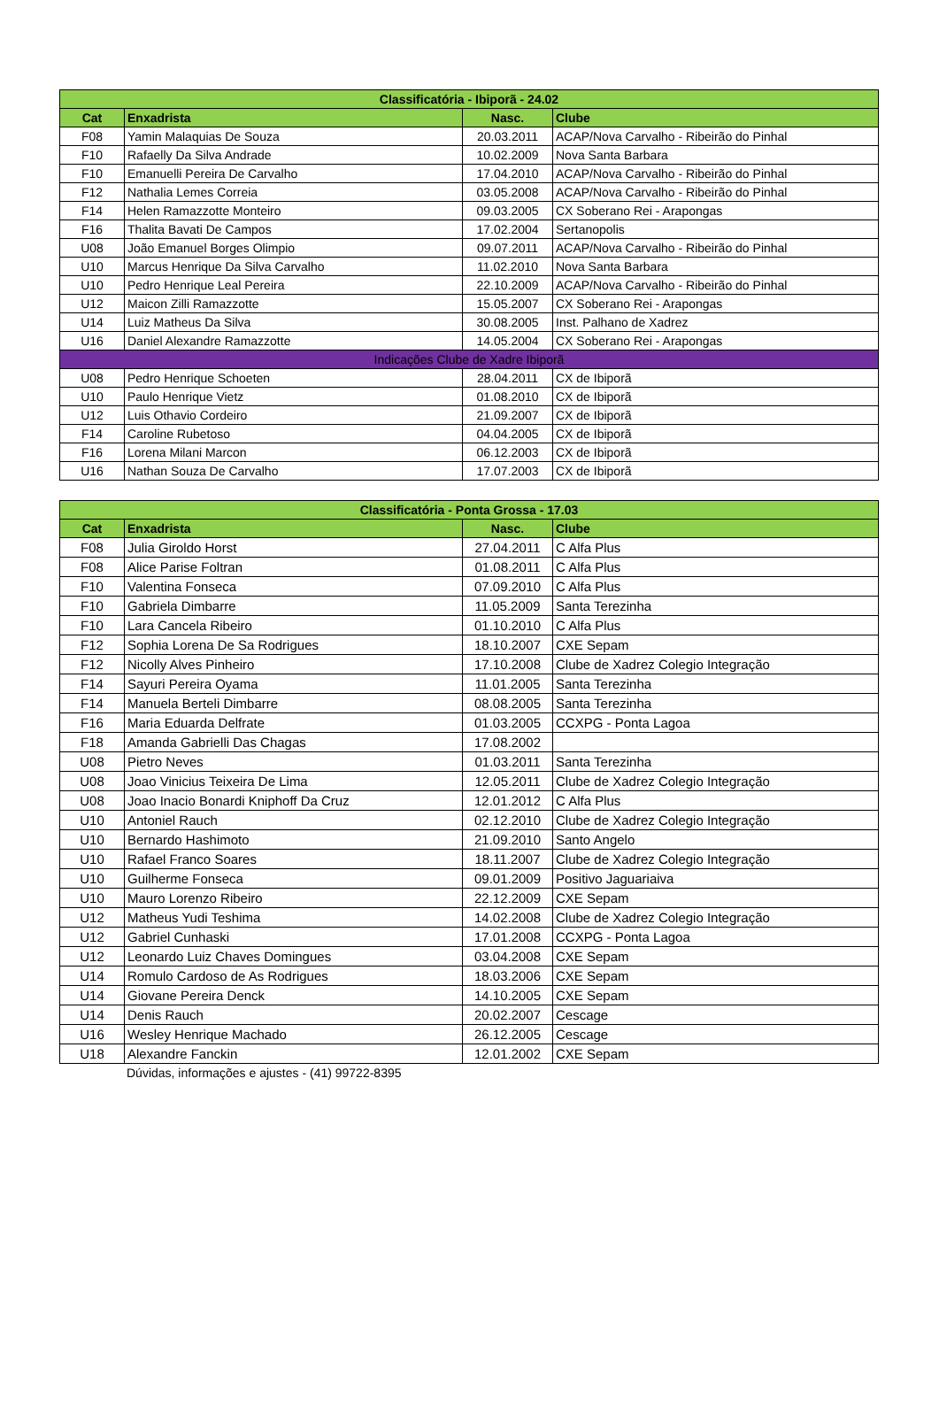| Classificatória - Ibiporã - 24.02 | | | |
| --- | --- | --- | --- |
| Cat | Enxadrista | Nasc. | Clube |
| F08 | Yamin Malaquias De Souza | 20.03.2011 | ACAP/Nova Carvalho - Ribeirão do Pinhal |
| F10 | Rafaelly Da Silva Andrade | 10.02.2009 | Nova Santa Barbara |
| F10 | Emanuelli Pereira De Carvalho | 17.04.2010 | ACAP/Nova Carvalho - Ribeirão do Pinhal |
| F12 | Nathalia Lemes Correia | 03.05.2008 | ACAP/Nova Carvalho - Ribeirão do Pinhal |
| F14 | Helen Ramazzotte Monteiro | 09.03.2005 | CX Soberano Rei - Arapongas |
| F16 | Thalita Bavati De Campos | 17.02.2004 | Sertanopolis |
| U08 | João Emanuel Borges Olimpio | 09.07.2011 | ACAP/Nova Carvalho - Ribeirão do Pinhal |
| U10 | Marcus Henrique Da Silva Carvalho | 11.02.2010 | Nova Santa Barbara |
| U10 | Pedro Henrique Leal Pereira | 22.10.2009 | ACAP/Nova Carvalho - Ribeirão do Pinhal |
| U12 | Maicon Zilli Ramazzotte | 15.05.2007 | CX Soberano Rei - Arapongas |
| U14 | Luiz Matheus Da Silva | 30.08.2005 | Inst. Palhano de Xadrez |
| U16 | Daniel Alexandre Ramazzotte | 14.05.2004 | CX Soberano Rei - Arapongas |
| Indicações Clube de Xadre Ibiporã | | | |
| U08 | Pedro Henrique Schoeten | 28.04.2011 | CX de Ibiporã |
| U10 | Paulo Henrique Vietz | 01.08.2010 | CX de Ibiporã |
| U12 | Luis Othavio Cordeiro | 21.09.2007 | CX de Ibiporã |
| F14 | Caroline Rubetoso | 04.04.2005 | CX de Ibiporã |
| F16 | Lorena Milani Marcon | 06.12.2003 | CX de Ibiporã |
| U16 | Nathan Souza De Carvalho | 17.07.2003 | CX de Ibiporã |
| Classificatória - Ponta Grossa - 17.03 | | | |
| --- | --- | --- | --- |
| Cat | Enxadrista | Nasc. | Clube |
| F08 | Julia Giroldo Horst | 27.04.2011 | C Alfa Plus |
| F08 | Alice Parise Foltran | 01.08.2011 | C Alfa Plus |
| F10 | Valentina Fonseca | 07.09.2010 | C Alfa Plus |
| F10 | Gabriela Dimbarre | 11.05.2009 | Santa Terezinha |
| F10 | Lara Cancela Ribeiro | 01.10.2010 | C Alfa Plus |
| F12 | Sophia Lorena De Sa Rodrigues | 18.10.2007 | CXE Sepam |
| F12 | Nicolly Alves Pinheiro | 17.10.2008 | Clube de Xadrez Colegio Integração |
| F14 | Sayuri Pereira Oyama | 11.01.2005 | Santa Terezinha |
| F14 | Manuela Berteli Dimbarre | 08.08.2005 | Santa Terezinha |
| F16 | Maria Eduarda Delfrate | 01.03.2005 | CCXPG - Ponta Lagoa |
| F18 | Amanda Gabrielli Das Chagas | 17.08.2002 | |
| U08 | Pietro Neves | 01.03.2011 | Santa Terezinha |
| U08 | Joao Vinicius Teixeira De Lima | 12.05.2011 | Clube de Xadrez Colegio Integração |
| U08 | Joao Inacio Bonardi Kniphoff Da Cruz | 12.01.2012 | C Alfa Plus |
| U10 | Antoniel Rauch | 02.12.2010 | Clube de Xadrez Colegio Integração |
| U10 | Bernardo Hashimoto | 21.09.2010 | Santo Angelo |
| U10 | Rafael Franco Soares | 18.11.2007 | Clube de Xadrez Colegio Integração |
| U10 | Guilherme Fonseca | 09.01.2009 | Positivo Jaguariaiva |
| U10 | Mauro Lorenzo Ribeiro | 22.12.2009 | CXE Sepam |
| U12 | Matheus Yudi Teshima | 14.02.2008 | Clube de Xadrez Colegio Integração |
| U12 | Gabriel Cunhaski | 17.01.2008 | CCXPG - Ponta Lagoa |
| U12 | Leonardo Luiz Chaves Domingues | 03.04.2008 | CXE Sepam |
| U14 | Romulo Cardoso de As Rodrigues | 18.03.2006 | CXE Sepam |
| U14 | Giovane Pereira Denck | 14.10.2005 | CXE Sepam |
| U14 | Denis Rauch | 20.02.2007 | Cescage |
| U16 | Wesley Henrique Machado | 26.12.2005 | Cescage |
| U18 | Alexandre Fanckin | 12.01.2002 | CXE Sepam |
Dúvidas, informações e ajustes - (41) 99722-8395